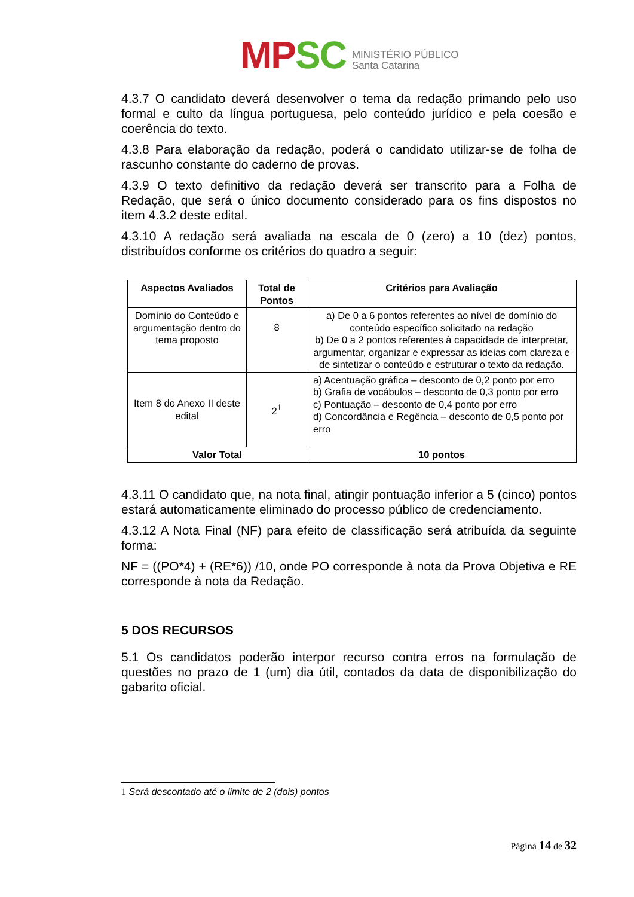MPSC
MINISTÉRIO PÚBLICO
Santa Catarina
4.3.7 O candidato deverá desenvolver o tema da redação primando pelo uso formal e culto da língua portuguesa, pelo conteúdo jurídico e pela coesão e coerência do texto.
4.3.8 Para elaboração da redação, poderá o candidato utilizar-se de folha de rascunho constante do caderno de provas.
4.3.9 O texto definitivo da redação deverá ser transcrito para a Folha de Redação, que será o único documento considerado para os fins dispostos no item 4.3.2 deste edital.
4.3.10 A redação será avaliada na escala de 0 (zero) a 10 (dez) pontos, distribuídos conforme os critérios do quadro a seguir:
| Aspectos Avaliados | Total de Pontos | Critérios para Avaliação |
| --- | --- | --- |
| Domínio do Conteúdo e argumentação dentro do tema proposto | 8 | a) De 0 a 6 pontos referentes ao nível de domínio do conteúdo específico solicitado na redação b) De 0 a 2 pontos referentes à capacidade de interpretar, argumentar, organizar e expressar as ideias com clareza e de sintetizar o conteúdo e estruturar o texto da redação. |
| Item 8 do Anexo II deste edital | 2<sup>1</sup> | a) Acentuação gráfica – desconto de 0,2 ponto por erro b) Grafia de vocábulos – desconto de 0,3 ponto por erro c) Pontuação – desconto de 0,4 ponto por erro d) Concordância e Regência – desconto de 0,5 ponto por erro |
| Valor Total | | 10 pontos |
4.3.11 O candidato que, na nota final, atingir pontuação inferior a 5 (cinco) pontos estará automaticamente eliminado do processo público de credenciamento.
4.3.12 A Nota Final (NF) para efeito de classificação será atribuída da seguinte forma:
NF = ((PO*4) + (RE*6)) /10, onde PO corresponde à nota da Prova Objetiva e RE corresponde à nota da Redação.
5 DOS RECURSOS
5.1 Os candidatos poderão interpor recurso contra erros na formulação de questões no prazo de 1 (um) dia útil, contados da data de disponibilização do gabarito oficial.
1 Será descontado até o limite de 2 (dois) pontos
Página 14 de 32